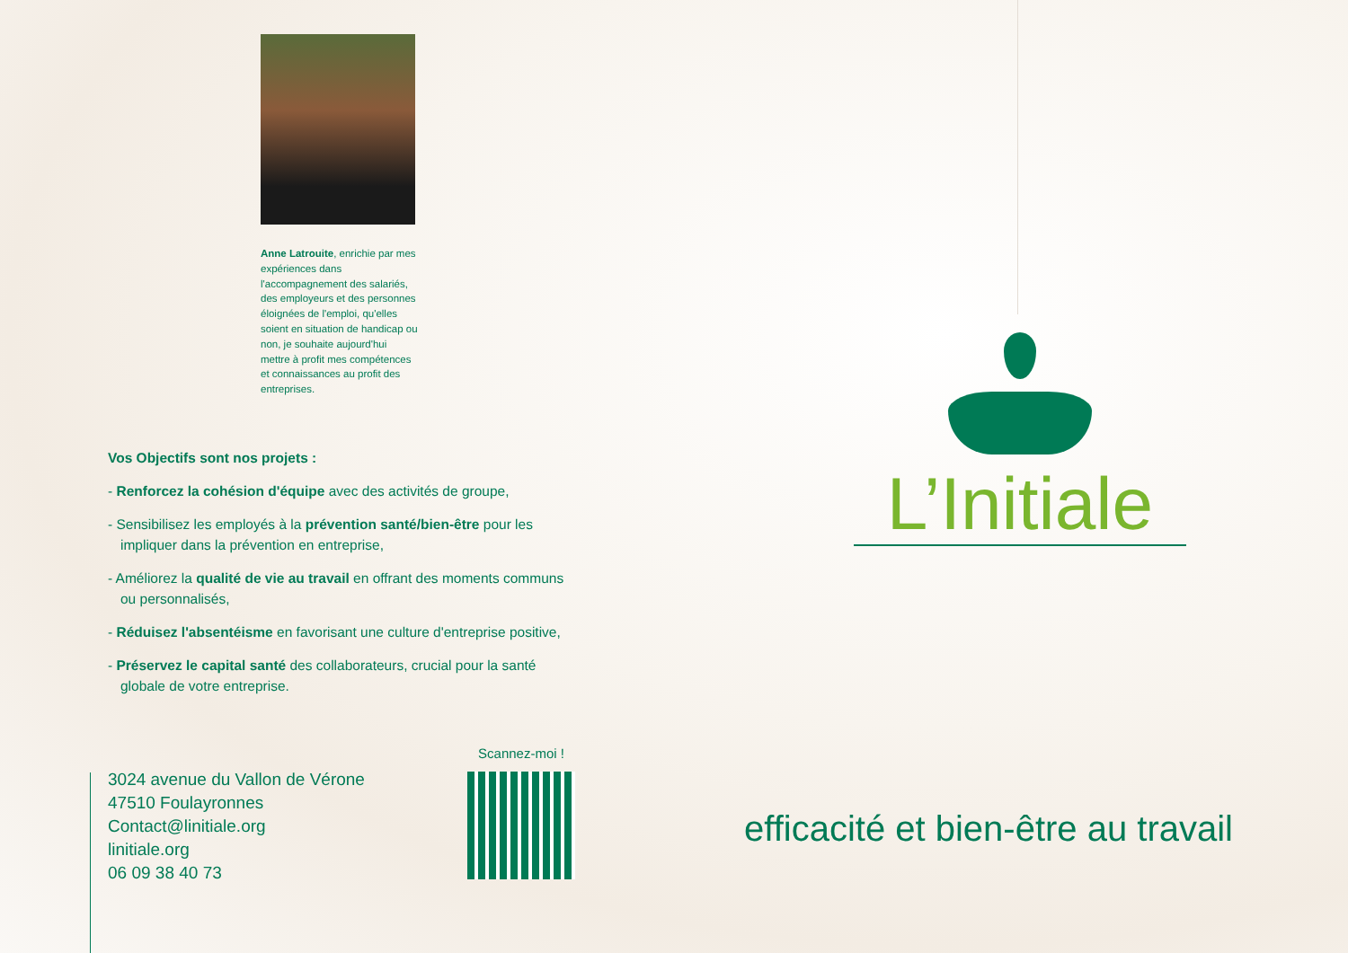Anne Latrouite, enrichie par mes expériences dans l'accompagnement des salariés, des employeurs et des personnes éloignées de l'emploi, qu'elles soient en situation de handicap ou non, je souhaite aujourd'hui mettre à profit mes compétences et connaissances au profit des entreprises.
Vos Objectifs sont nos projets :
- Renforcez la cohésion d'équipe avec des activités de groupe,
- Sensibilisez les employés à la prévention santé/bien-être pour les impliquer dans la prévention en entreprise,
- Améliorez la qualité de vie au travail en offrant des moments communs ou personnalisés,
- Réduisez l'absentéisme en favorisant une culture d'entreprise positive,
- Préservez le capital santé des collaborateurs, crucial pour la santé globale de votre entreprise.
3024 avenue du Vallon de Vérone
47510 Foulayronnes
Contact@linitiale.org
linitiale.org
06 09 38 40 73
Scannez-moi !
L’Initiale
efficacité et bien-être au travail